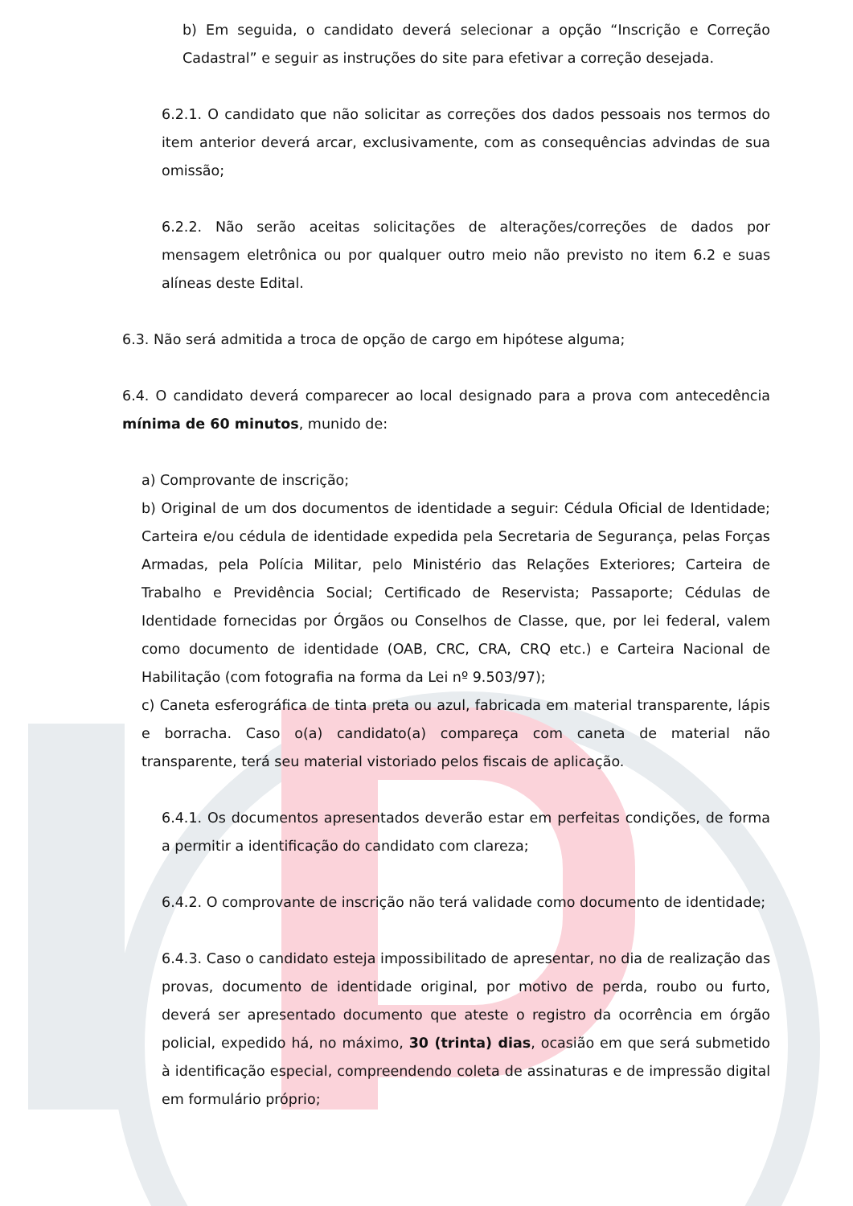b) Em seguida, o candidato deverá selecionar a opção “Inscrição e Correção Cadastral” e seguir as instruções do site para efetivar a correção desejada.
6.2.1. O candidato que não solicitar as correções dos dados pessoais nos termos do item anterior deverá arcar, exclusivamente, com as consequências advindas de sua omissão;
6.2.2. Não serão aceitas solicitações de alterações/correções de dados por mensagem eletrônica ou por qualquer outro meio não previsto no item 6.2 e suas alíneas deste Edital.
6.3. Não será admitida a troca de opção de cargo em hipótese alguma;
6.4. O candidato deverá comparecer ao local designado para a prova com antecedência mínima de 60 minutos, munido de:
a) Comprovante de inscrição;
b) Original de um dos documentos de identidade a seguir: Cédula Oficial de Identidade; Carteira e/ou cédula de identidade expedida pela Secretaria de Segurança, pelas Forças Armadas, pela Polícia Militar, pelo Ministério das Relações Exteriores; Carteira de Trabalho e Previdência Social; Certificado de Reservista; Passaporte; Cédulas de Identidade fornecidas por Órgãos ou Conselhos de Classe, que, por lei federal, valem como documento de identidade (OAB, CRC, CRA, CRQ etc.) e Carteira Nacional de Habilitação (com fotografia na forma da Lei nº 9.503/97);
c) Caneta esferográfica de tinta preta ou azul, fabricada em material transparente, lápis e borracha. Caso o(a) candidato(a) compareça com caneta de material não transparente, terá seu material vistoriado pelos fiscais de aplicação.
6.4.1. Os documentos apresentados deverão estar em perfeitas condições, de forma a permitir a identificação do candidato com clareza;
6.4.2. O comprovante de inscrição não terá validade como documento de identidade;
6.4.3. Caso o candidato esteja impossibilitado de apresentar, no dia de realização das provas, documento de identidade original, por motivo de perda, roubo ou furto, deverá ser apresentado documento que ateste o registro da ocorrência em órgão policial, expedido há, no máximo, 30 (trinta) dias, ocasião em que será submetido à identificação especial, compreendendo coleta de assinaturas e de impressão digital em formulário próprio;